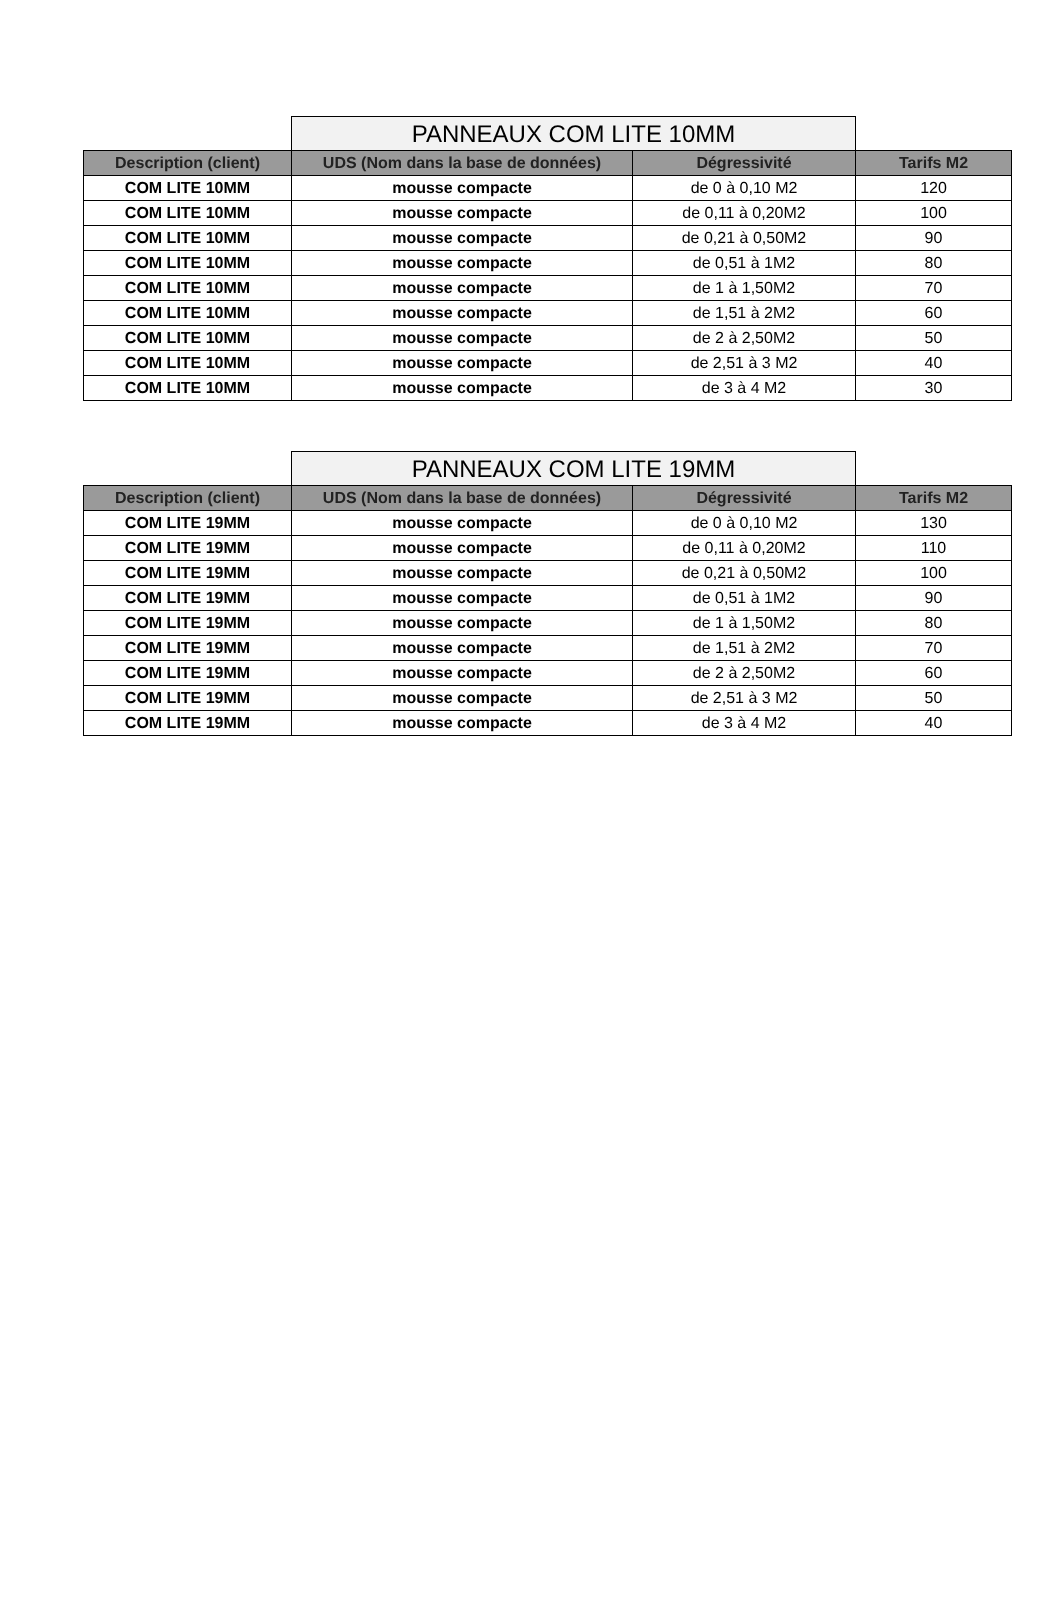| | PANNEAUX COM LITE 10MM | | |
| Description (client) | UDS (Nom dans la base de données) | Dégressivité | Tarifs M2 |
| COM LITE 10MM | mousse compacte | de 0 à 0,10 M2 | 120 |
| COM LITE 10MM | mousse compacte | de 0,11 à 0,20M2 | 100 |
| COM LITE 10MM | mousse compacte | de 0,21 à 0,50M2 | 90 |
| COM LITE 10MM | mousse compacte | de 0,51 à 1M2 | 80 |
| COM LITE 10MM | mousse compacte | de 1 à 1,50M2 | 70 |
| COM LITE 10MM | mousse compacte | de 1,51 à 2M2 | 60 |
| COM LITE 10MM | mousse compacte | de 2 à 2,50M2 | 50 |
| COM LITE 10MM | mousse compacte | de 2,51 à 3 M2 | 40 |
| COM LITE 10MM | mousse compacte | de 3 à 4 M2 | 30 |
| | PANNEAUX COM LITE 19MM | | |
| Description (client) | UDS (Nom dans la base de données) | Dégressivité | Tarifs M2 |
| COM LITE 19MM | mousse compacte | de 0 à 0,10 M2 | 130 |
| COM LITE 19MM | mousse compacte | de 0,11 à 0,20M2 | 110 |
| COM LITE 19MM | mousse compacte | de 0,21 à 0,50M2 | 100 |
| COM LITE 19MM | mousse compacte | de 0,51 à 1M2 | 90 |
| COM LITE 19MM | mousse compacte | de 1 à 1,50M2 | 80 |
| COM LITE 19MM | mousse compacte | de 1,51 à 2M2 | 70 |
| COM LITE 19MM | mousse compacte | de 2 à 2,50M2 | 60 |
| COM LITE 19MM | mousse compacte | de 2,51 à 3 M2 | 50 |
| COM LITE 19MM | mousse compacte | de 3 à 4 M2 | 40 |